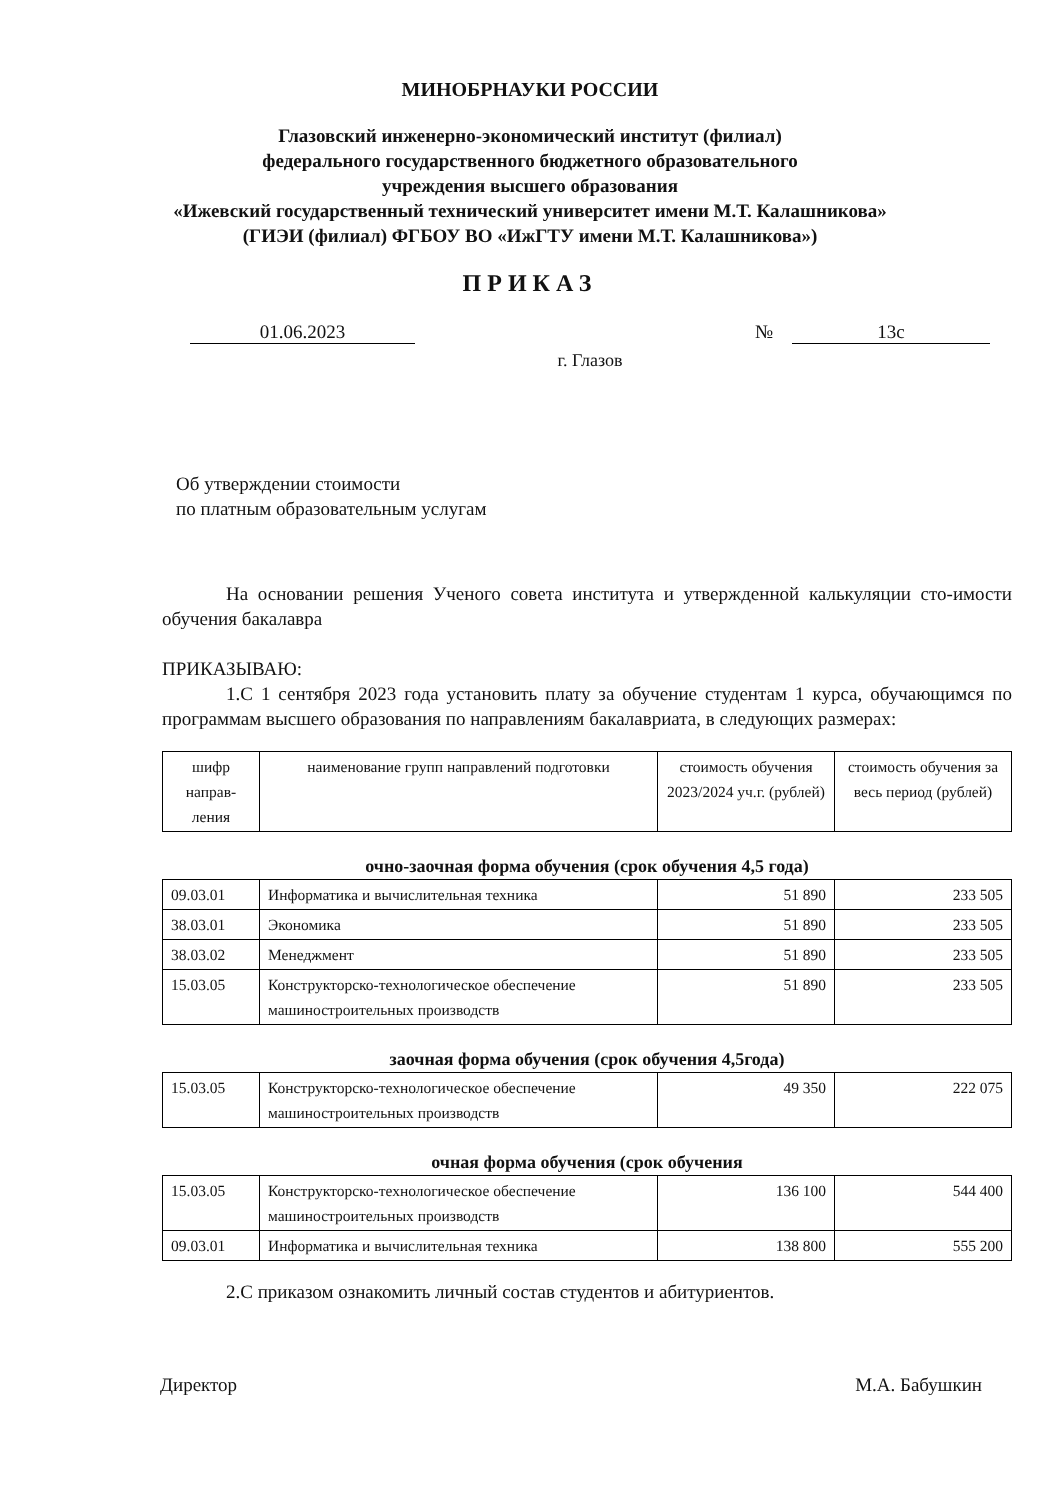МИНОБРНАУКИ РОССИИ
Глазовский инженерно-экономический институт (филиал)
федерального государственного бюджетного образовательного
учреждения высшего образования
«Ижевский государственный технический университет имени М.Т. Калашникова»
(ГИЭИ (филиал) ФГБОУ ВО «ИжГТУ имени М.Т. Калашникова»)
ПРИКАЗ
01.06.2023 № 13с
г. Глазов
Об утверждении стоимости
по платным образовательным услугам
На основании решения Ученого совета института и утвержденной калькуляции сто-имости обучения бакалавра
ПРИКАЗЫВАЮ:
1.С 1 сентября 2023 года установить плату за обучение студентам 1 курса, обучающимся по программам высшего образования по направлениям бакалавриата, в следующих размерах:
| шифр направ-ления | наименование групп направлений подготовки | стоимость обучения 2023/2024 уч.г. (рублей) | стоимость обучения за весь период (рублей) |
| --- | --- | --- | --- |
очно-заочная форма обучения (срок обучения 4,5 года)
| 09.03.01 | Информатика и вычислительная техника | 51 890 | 233 505 |
| 38.03.01 | Экономика | 51 890 | 233 505 |
| 38.03.02 | Менеджмент | 51 890 | 233 505 |
| 15.03.05 | Конструкторско-технологическое обеспечение машиностроительных производств | 51 890 | 233 505 |
заочная форма обучения (срок обучения 4,5года)
| 15.03.05 | Конструкторско-технологическое обеспечение машиностроительных производств | 49 350 | 222 075 |
очная форма обучения (срок обучения
| 15.03.05 | Конструкторско-технологическое обеспечение машиностроительных производств | 136 100 | 544 400 |
| 09.03.01 | Информатика и вычислительная техника | 138 800 | 555 200 |
2.С приказом ознакомить личный состав студентов и абитуриентов.
Директор М.А. Бабушкин